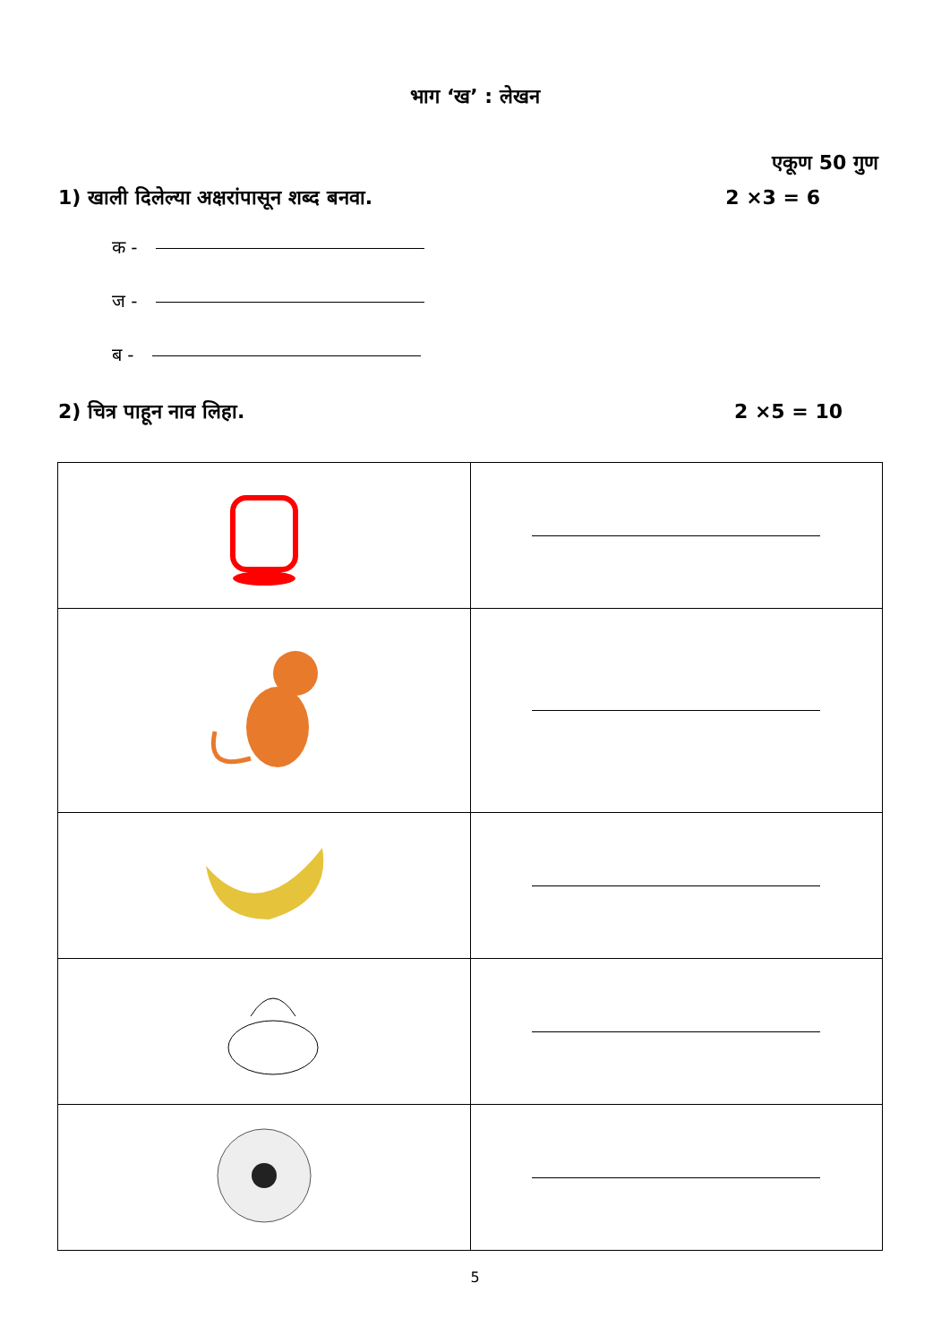भाग ‘ख’ : लेखन
एकूण 50 गुण
1) खाली दिलेल्या अक्षरांपासून शब्द बनवा. 2 ×3 = 6
क -
ज -
ब -
2) चित्र पाहून नाव लिहा. 2 ×5 = 10
5